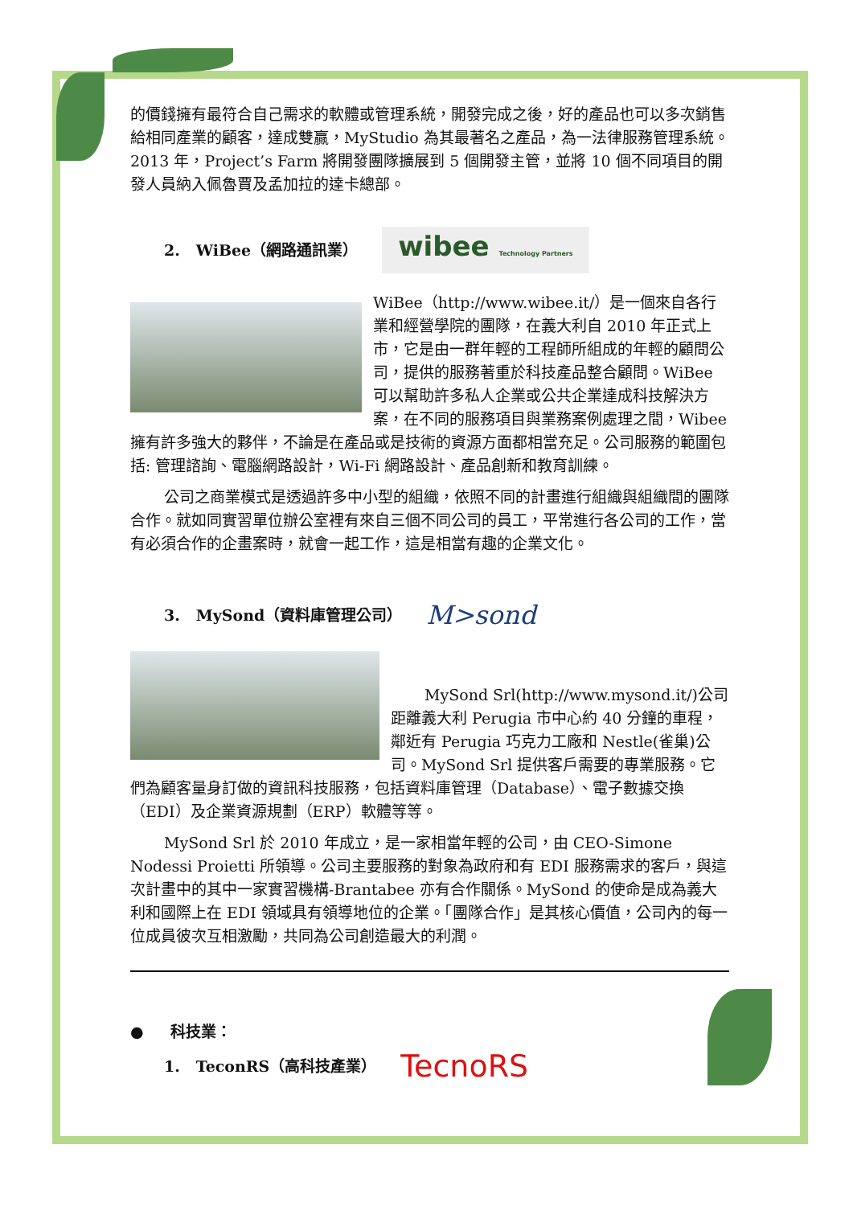的價錢擁有最符合自己需求的軟體或管理系統，開發完成之後，好的產品也可以多次銷售給相同產業的顧客，達成雙贏，MyStudio 為其最著名之產品，為一法律服務管理系統。2013 年，Project’s Farm 將開發團隊擴展到 5 個開發主管，並將 10 個不同項目的開發人員納入佩魯賈及孟加拉的達卡總部。
2. WiBee（網路通訊業） wibee Technology Partners
WiBee（http://www.wibee.it/）是一個來自各行業和經營學院的團隊，在義大利自 2010 年正式上市，它是由一群年輕的工程師所組成的年輕的顧問公司，提供的服務著重於科技產品整合顧問。WiBee 可以幫助許多私人企業或公共企業達成科技解決方案，在不同的服務項目與業務案例處理之間，Wibee 擁有許多強大的夥伴，不論是在產品或是技術的資源方面都相當充足。公司服務的範圍包括: 管理諮詢、電腦網路設計，Wi-Fi 網路設計、產品創新和教育訓練。
公司之商業模式是透過許多中小型的組織，依照不同的計畫進行組織與組織間的團隊合作。就如同實習單位辦公室裡有來自三個不同公司的員工，平常進行各公司的工作，當有必須合作的企畫案時，就會一起工作，這是相當有趣的企業文化。
3. MySond（資料庫管理公司） M>sond
MySond Srl(http://www.mysond.it/)公司距離義大利 Perugia 市中心約 40 分鐘的車程，鄰近有 Perugia 巧克力工廠和 Nestle(雀巢)公司。MySond Srl 提供客戶需要的專業服務。它們為顧客量身訂做的資訊科技服務，包括資料庫管理（Database）、電子數據交換（EDI）及企業資源規劃（ERP）軟體等等。
MySond Srl 於 2010 年成立，是一家相當年輕的公司，由 CEO-Simone Nodessi Proietti 所領導。公司主要服務的對象為政府和有 EDI 服務需求的客戶，與這次計畫中的其中一家實習機構-Brantabee 亦有合作關係。MySond 的使命是成為義大利和國際上在 EDI 領域具有領導地位的企業。「團隊合作」是其核心價值，公司內的每一位成員彼次互相激勵，共同為公司創造最大的利潤。
● 科技業：
1. TeconRS（高科技產業） TecnoRS